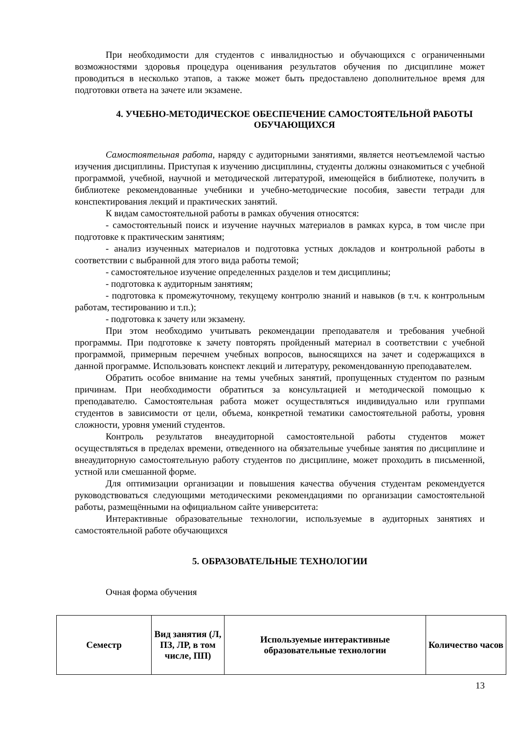При необходимости для студентов с инвалидностью и обучающихся с ограниченными возможностями здоровья процедура оценивания результатов обучения по дисциплине может проводиться в несколько этапов, а также может быть предоставлено дополнительное время для подготовки ответа на зачете или экзамене.
4. УЧЕБНО-МЕТОДИЧЕСКОЕ ОБЕСПЕЧЕНИЕ САМОСТОЯТЕЛЬНОЙ РАБОТЫ ОБУЧАЮЩИХСЯ
Самостоятельная работа, наряду с аудиторными занятиями, является неотъемлемой частью изучения дисциплины. Приступая к изучению дисциплины, студенты должны ознакомиться с учебной программой, учебной, научной и методической литературой, имеющейся в библиотеке, получить в библиотеке рекомендованные учебники и учебно-методические пособия, завести тетради для конспектирования лекций и практических занятий.
К видам самостоятельной работы в рамках обучения относятся:
- самостоятельный поиск и изучение научных материалов в рамках курса, в том числе при подготовке к практическим занятиям;
- анализ изученных материалов и подготовка устных докладов и контрольной работы в соответствии с выбранной для этого вида работы темой;
- самостоятельное изучение определенных разделов и тем дисциплины;
- подготовка к аудиторным занятиям;
- подготовка к промежуточному, текущему контролю знаний и навыков (в т.ч. к контрольным работам, тестированию и т.п.);
- подготовка к зачету или экзамену.
При этом необходимо учитывать рекомендации преподавателя и требования учебной программы. При подготовке к зачету повторять пройденный материал в соответствии с учебной программой, примерным перечнем учебных вопросов, выносящихся на зачет и содержащихся в данной программе. Использовать конспект лекций и литературу, рекомендованную преподавателем.
Обратить особое внимание на темы учебных занятий, пропущенных студентом по разным причинам. При необходимости обратиться за консультацией и методической помощью к преподавателю. Самостоятельная работа может осуществляться индивидуально или группами студентов в зависимости от цели, объема, конкретной тематики самостоятельной работы, уровня сложности, уровня умений студентов.
Контроль результатов внеаудиторной самостоятельной работы студентов может осуществляться в пределах времени, отведенного на обязательные учебные занятия по дисциплине и внеаудиторную самостоятельную работу студентов по дисциплине, может проходить в письменной, устной или смешанной форме.
Для оптимизации организации и повышения качества обучения студентам рекомендуется руководствоваться следующими методическими рекомендациями по организации самостоятельной работы, размещёнными на официальном сайте университета:
Интерактивные образовательные технологии, используемые в аудиторных занятиях и самостоятельной работе обучающихся
5. ОБРАЗОВАТЕЛЬНЫЕ ТЕХНОЛОГИИ
Очная форма обучения
| Семестр | Вид занятия (Л, ПЗ, ЛР, в том числе, ПП) | Используемые интерактивные образовательные технологии | Количество часов |
| --- | --- | --- | --- |
13